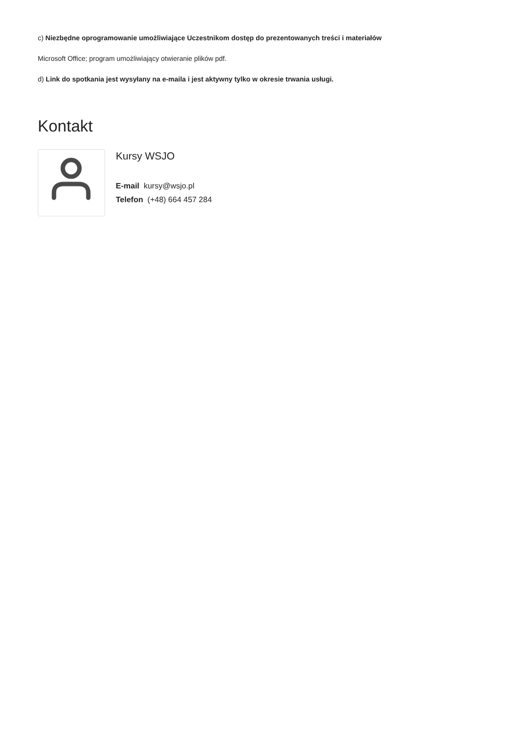c) Niezbędne oprogramowanie umożliwiające Uczestnikom dostęp do prezentowanych treści i materiałów
Microsoft Office; program umożliwiający otwieranie plików pdf.
d) Link do spotkania jest wysyłany na e-maila i jest aktywny tylko w okresie trwania usługi.
Kontakt
Kursy WSJO
E-mail kursy@wsjo.pl
Telefon (+48) 664 457 284